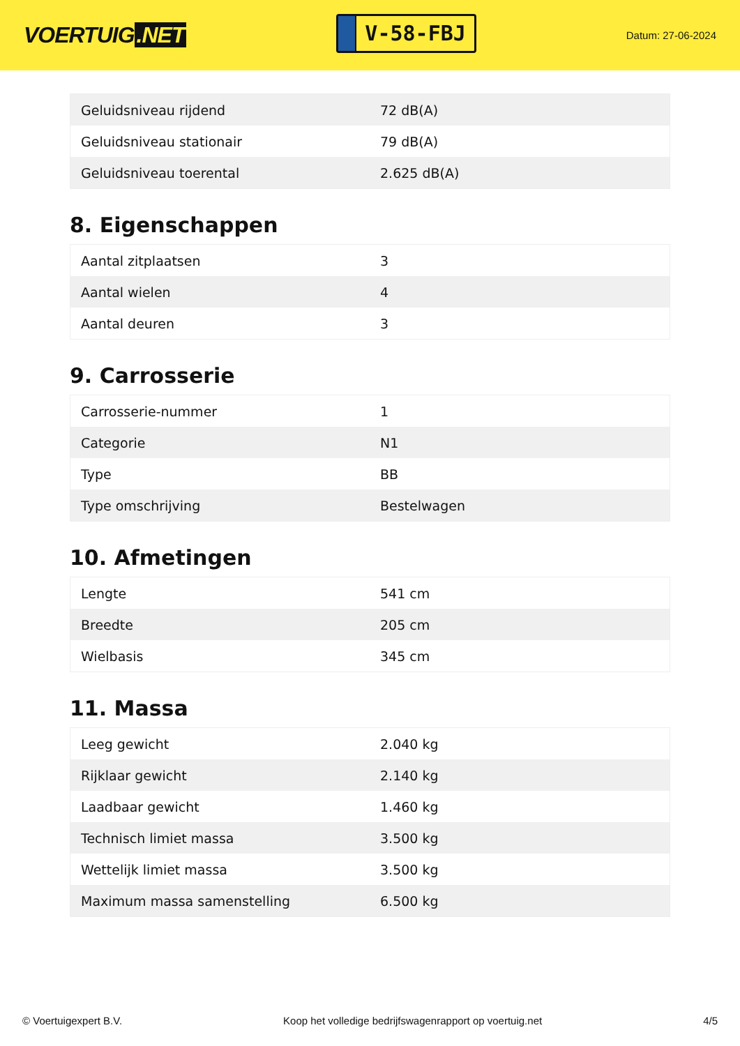VOERTUIG.NET
V-58-FBJ
Datum: 27-06-2024
| Geluidsniveau rijdend | 72 dB(A) |
| Geluidsniveau stationair | 79 dB(A) |
| Geluidsniveau toerental | 2.625 dB(A) |
8. Eigenschappen
| Aantal zitplaatsen | 3 |
| Aantal wielen | 4 |
| Aantal deuren | 3 |
9. Carrosserie
| Carrosserie-nummer | 1 |
| Categorie | N1 |
| Type | BB |
| Type omschrijving | Bestelwagen |
10. Afmetingen
| Lengte | 541 cm |
| Breedte | 205 cm |
| Wielbasis | 345 cm |
11. Massa
| Leeg gewicht | 2.040 kg |
| Rijklaar gewicht | 2.140 kg |
| Laadbaar gewicht | 1.460 kg |
| Technisch limiet massa | 3.500 kg |
| Wettelijk limiet massa | 3.500 kg |
| Maximum massa samenstelling | 6.500 kg |
© Voertuigexpert B.V. Koop het volledige bedrijfswagenrapport op voertuig.net 4/5